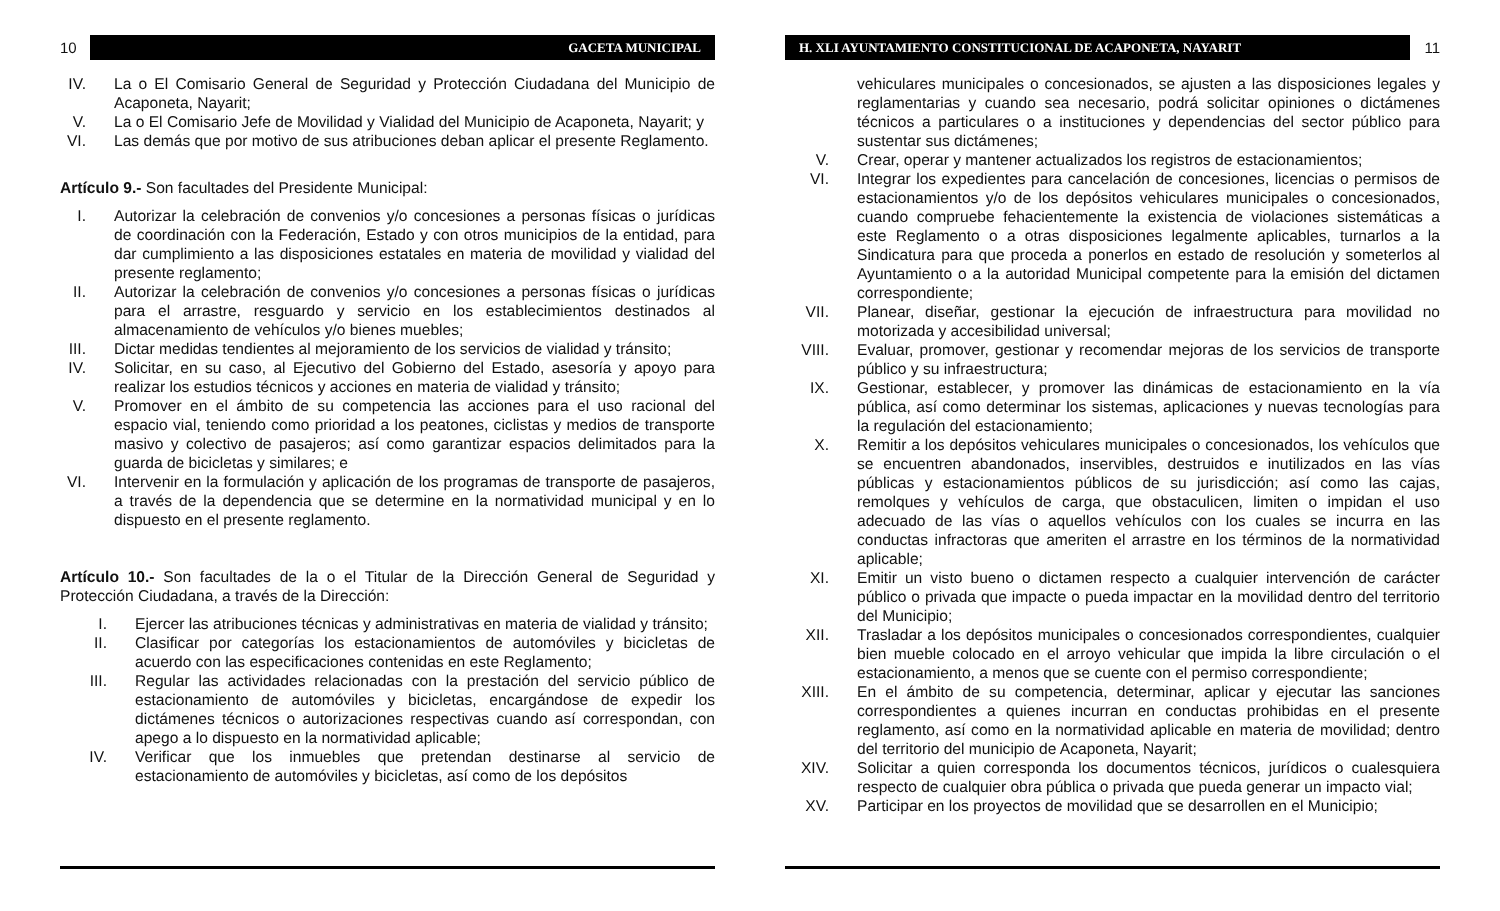10
GACETA MUNICIPAL
IV. La o El Comisario General de Seguridad y Protección Ciudadana del Municipio de Acaponeta, Nayarit;
V. La o El Comisario Jefe de Movilidad y Vialidad del Municipio de Acaponeta, Nayarit; y
VI. Las demás que por motivo de sus atribuciones deban aplicar el presente Reglamento.
Artículo 9.- Son facultades del Presidente Municipal:
I. Autorizar la celebración de convenios y/o concesiones a personas físicas o jurídicas de coordinación con la Federación, Estado y con otros municipios de la entidad, para dar cumplimiento a las disposiciones estatales en materia de movilidad y vialidad del presente reglamento;
II. Autorizar la celebración de convenios y/o concesiones a personas físicas o jurídicas para el arrastre, resguardo y servicio en los establecimientos destinados al almacenamiento de vehículos y/o bienes muebles;
III. Dictar medidas tendientes al mejoramiento de los servicios de vialidad y tránsito;
IV. Solicitar, en su caso, al Ejecutivo del Gobierno del Estado, asesoría y apoyo para realizar los estudios técnicos y acciones en materia de vialidad y tránsito;
V. Promover en el ámbito de su competencia las acciones para el uso racional del espacio vial, teniendo como prioridad a los peatones, ciclistas y medios de transporte masivo y colectivo de pasajeros; así como garantizar espacios delimitados para la guarda de bicicletas y similares; e
VI. Intervenir en la formulación y aplicación de los programas de transporte de pasajeros, a través de la dependencia que se determine en la normatividad municipal y en lo dispuesto en el presente reglamento.
Artículo 10.- Son facultades de la o el Titular de la Dirección General de Seguridad y Protección Ciudadana, a través de la Dirección:
I. Ejercer las atribuciones técnicas y administrativas en materia de vialidad y tránsito;
II. Clasificar por categorías los estacionamientos de automóviles y bicicletas de acuerdo con las especificaciones contenidas en este Reglamento;
III. Regular las actividades relacionadas con la prestación del servicio público de estacionamiento de automóviles y bicicletas, encargándose de expedir los dictámenes técnicos o autorizaciones respectivas cuando así correspondan, con apego a lo dispuesto en la normatividad aplicable;
IV. Verificar que los inmuebles que pretendan destinarse al servicio de estacionamiento de automóviles y bicicletas, así como de los depósitos
H. XLI AYUNTAMIENTO CONSTITUCIONAL DE ACAPONETA, NAYARIT
11
vehiculares municipales o concesionados, se ajusten a las disposiciones legales y reglamentarias y cuando sea necesario, podrá solicitar opiniones o dictámenes técnicos a particulares o a instituciones y dependencias del sector público para sustentar sus dictámenes;
V. Crear, operar y mantener actualizados los registros de estacionamientos;
VI. Integrar los expedientes para cancelación de concesiones, licencias o permisos de estacionamientos y/o de los depósitos vehiculares municipales o concesionados, cuando compruebe fehacientemente la existencia de violaciones sistemáticas a este Reglamento o a otras disposiciones legalmente aplicables, turnarlos a la Sindicatura para que proceda a ponerlos en estado de resolución y someterlos al Ayuntamiento o a la autoridad Municipal competente para la emisión del dictamen correspondiente;
VII. Planear, diseñar, gestionar la ejecución de infraestructura para movilidad no motorizada y accesibilidad universal;
VIII. Evaluar, promover, gestionar y recomendar mejoras de los servicios de transporte público y su infraestructura;
IX. Gestionar, establecer, y promover las dinámicas de estacionamiento en la vía pública, así como determinar los sistemas, aplicaciones y nuevas tecnologías para la regulación del estacionamiento;
X. Remitir a los depósitos vehiculares municipales o concesionados, los vehículos que se encuentren abandonados, inservibles, destruidos e inutilizados en las vías públicas y estacionamientos públicos de su jurisdicción; así como las cajas, remolques y vehículos de carga, que obstaculicen, limiten o impidan el uso adecuado de las vías o aquellos vehículos con los cuales se incurra en las conductas infractoras que ameriten el arrastre en los términos de la normatividad aplicable;
XI. Emitir un visto bueno o dictamen respecto a cualquier intervención de carácter público o privada que impacte o pueda impactar en la movilidad dentro del territorio del Municipio;
XII. Trasladar a los depósitos municipales o concesionados correspondientes, cualquier bien mueble colocado en el arroyo vehicular que impida la libre circulación o el estacionamiento, a menos que se cuente con el permiso correspondiente;
XIII. En el ámbito de su competencia, determinar, aplicar y ejecutar las sanciones correspondientes a quienes incurran en conductas prohibidas en el presente reglamento, así como en la normatividad aplicable en materia de movilidad; dentro del territorio del municipio de Acaponeta, Nayarit;
XIV. Solicitar a quien corresponda los documentos técnicos, jurídicos o cualesquiera respecto de cualquier obra pública o privada que pueda generar un impacto vial;
XV. Participar en los proyectos de movilidad que se desarrollen en el Municipio;